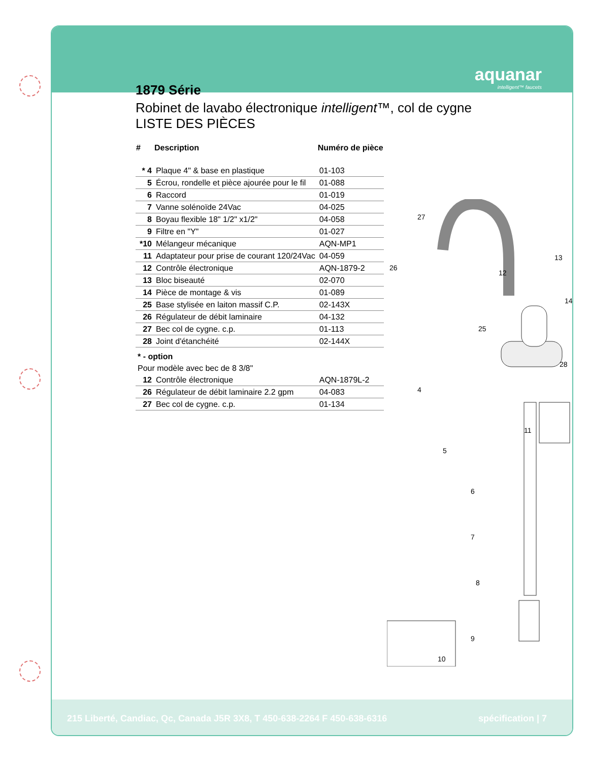aquanar
intelligent™ faucets
1879 Série
Robinet de lavabo électronique intelligent™, col de cygne
LISTE DES PIÈCES
| # | Description | Numéro de pièce |
| --- | --- | --- |
| * 4 | Plaque 4" & base en plastique | 01-103 |
| 5 | Écrou, rondelle et pièce ajourée pour le fil | 01-088 |
| 6 | Raccord | 01-019 |
| 7 | Vanne solénoïde 24Vac | 04-025 |
| 8 | Boyau flexible 18" 1/2" x1/2" | 04-058 |
| 9 | Filtre en "Y" | 01-027 |
| *10 | Mélangeur mécanique | AQN-MP1 |
| 11 | Adaptateur pour prise de courant 120/24Vac | 04-059 |
| 12 | Contrôle électronique | AQN-1879-2 |
| 13 | Bloc biseauté | 02-070 |
| 14 | Pièce de montage & vis | 01-089 |
| 25 | Base stylisée en laiton massif C.P. | 02-143X |
| 26 | Régulateur de débit laminaire | 04-132 |
| 27 | Bec col de cygne. c.p. | 01-113 |
| 28 | Joint d'étanchéité | 02-144X |
| * - option | | |
| Pour modèle avec bec de 8 3/8" | | |
| 12 | Contrôle électronique | AQN-1879L-2 |
| 26 | Régulateur de débit laminaire 2.2 gpm | 04-083 |
| 27 | Bec col de cygne. c.p. | 01-134 |
27
26
25
28
4
5
6
7
8
9
10
11
12
13
14
215 Liberté, Candiac, Qc, Canada J5R 3X8, T 450-638-2264 F 450-638-6316 spécification | 7